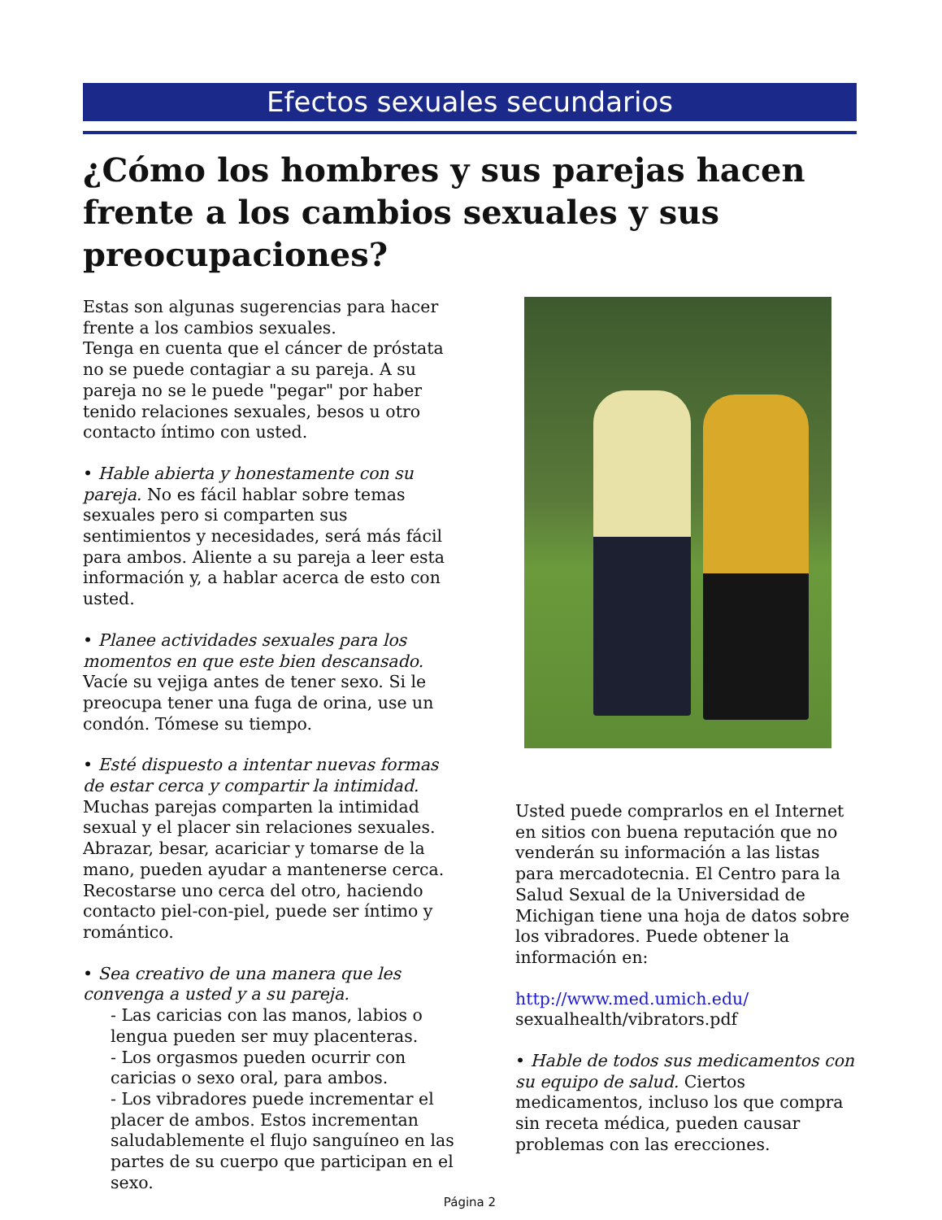Efectos sexuales secundarios
¿Cómo los hombres y sus parejas hacen frente a los cambios sexuales y sus preocupaciones?
Estas son algunas sugerencias para hacer frente a los cambios sexuales.
Tenga en cuenta que el cáncer de próstata no se puede contagiar a su pareja. A su pareja no se le puede "pegar" por haber tenido relaciones sexuales, besos u otro contacto íntimo con usted.
• Hable abierta y honestamente con su pareja. No es fácil hablar sobre temas sexuales pero si comparten sus sentimientos y necesidades, será más fácil para ambos. Aliente a su pareja a leer esta información y, a hablar acerca de esto con usted.
• Planee actividades sexuales para los momentos en que este bien descansado. Vacíe su vejiga antes de tener sexo. Si le preocupa tener una fuga de orina, use un condón. Tómese su tiempo.
• Esté dispuesto a intentar nuevas formas de estar cerca y compartir la intimidad. Muchas parejas comparten la intimidad sexual y el placer sin relaciones sexuales. Abrazar, besar, acariciar y tomarse de la mano, pueden ayudar a mantenerse cerca. Recostarse uno cerca del otro, haciendo contacto piel-con-piel, puede ser íntimo y romántico.
• Sea creativo de una manera que les convenga a usted y a su pareja.
- Las caricias con las manos, labios o lengua pueden ser muy placenteras.
- Los orgasmos pueden ocurrir con caricias o sexo oral, para ambos.
- Los vibradores puede incrementar el placer de ambos. Estos incrementan saludablemente el flujo sanguíneo en las partes de su cuerpo que participan en el sexo.
Usted puede comprarlos en el Internet en sitios con buena reputación que no venderán su información a las listas para mercadotecnia. El Centro para la Salud Sexual de la Universidad de Michigan tiene una hoja de datos sobre los vibradores. Puede obtener la información en:
http://www.med.umich.edu/
sexualhealth/vibrators.pdf
• Hable de todos sus medicamentos con su equipo de salud. Ciertos medicamentos, incluso los que compra sin receta médica, pueden causar problemas con las erecciones.
Página 2